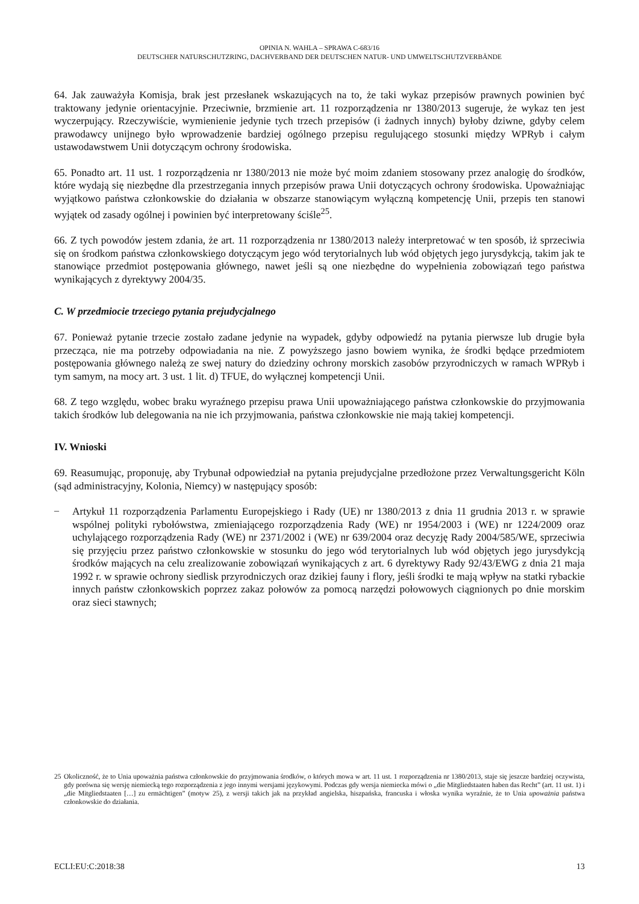OPINIA N. WAHLA – SPRAWA C-683/16
DEUTSCHER NATURSCHUTZRING, DACHVERBAND DER DEUTSCHEN NATUR- UND UMWELTSCHUTZVERBÄNDE
64. Jak zauważyła Komisja, brak jest przesłanek wskazujących na to, że taki wykaz przepisów prawnych powinien być traktowany jedynie orientacyjnie. Przeciwnie, brzmienie art. 11 rozporządzenia nr 1380/2013 sugeruje, że wykaz ten jest wyczerpujący. Rzeczywiście, wymienienie jedynie tych trzech przepisów (i żadnych innych) byłoby dziwne, gdyby celem prawodawcy unijnego było wprowadzenie bardziej ogólnego przepisu regulującego stosunki między WPRyb i całym ustawodawstwem Unii dotyczącym ochrony środowiska.
65. Ponadto art. 11 ust. 1 rozporządzenia nr 1380/2013 nie może być moim zdaniem stosowany przez analogię do środków, które wydają się niezbędne dla przestrzegania innych przepisów prawa Unii dotyczących ochrony środowiska. Upoważniając wyjątkowo państwa członkowskie do działania w obszarze stanowiącym wyłączną kompetencję Unii, przepis ten stanowi wyjątek od zasady ogólnej i powinien być interpretowany ściśle<sup>25</sup>.
66. Z tych powodów jestem zdania, że art. 11 rozporządzenia nr 1380/2013 należy interpretować w ten sposób, iż sprzeciwia się on środkom państwa członkowskiego dotyczącym jego wód terytorialnych lub wód objętych jego jurysdykcją, takim jak te stanowiące przedmiot postępowania głównego, nawet jeśli są one niezbędne do wypełnienia zobowiązań tego państwa wynikających z dyrektywy 2004/35.
C. W przedmiocie trzeciego pytania prejudycjalnego
67. Ponieważ pytanie trzecie zostało zadane jedynie na wypadek, gdyby odpowiedź na pytania pierwsze lub drugie była przecząca, nie ma potrzeby odpowiadania na nie. Z powyższego jasno bowiem wynika, że środki będące przedmiotem postępowania głównego należą ze swej natury do dziedziny ochrony morskich zasobów przyrodniczych w ramach WPRyb i tym samym, na mocy art. 3 ust. 1 lit. d) TFUE, do wyłącznej kompetencji Unii.
68. Z tego względu, wobec braku wyraźnego przepisu prawa Unii upoważniającego państwa członkowskie do przyjmowania takich środków lub delegowania na nie ich przyjmowania, państwa członkowskie nie mają takiej kompetencji.
IV. Wnioski
69. Reasumując, proponuję, aby Trybunał odpowiedział na pytania prejudycjalne przedłożone przez Verwaltungsgericht Köln (sąd administracyjny, Kolonia, Niemcy) w następujący sposób:
–
Artykuł 11 rozporządzenia Parlamentu Europejskiego i Rady (UE) nr 1380/2013 z dnia 11 grudnia 2013 r. w sprawie wspólnej polityki rybołówstwa, zmieniającego rozporządzenia Rady (WE) nr 1954/2003 i (WE) nr 1224/2009 oraz uchylającego rozporządzenia Rady (WE) nr 2371/2002 i (WE) nr 639/2004 oraz decyzję Rady 2004/585/WE, sprzeciwia się przyjęciu przez państwo członkowskie w stosunku do jego wód terytorialnych lub wód objętych jego jurysdykcją środków mających na celu zrealizowanie zobowiązań wynikających z art. 6 dyrektywy Rady 92/43/EWG z dnia 21 maja 1992 r. w sprawie ochrony siedlisk przyrodniczych oraz dzikiej fauny i flory, jeśli środki te mają wpływ na statki rybackie innych państw członkowskich poprzez zakaz połowów za pomocą narzędzi połowowych ciągnionych po dnie morskim oraz sieci stawnych;
25 Okoliczność, że to Unia upoważnia państwa członkowskie do przyjmowania środków, o których mowa w art. 11 ust. 1 rozporządzenia nr 1380/2013, staje się jeszcze bardziej oczywista, gdy porówna się wersję niemiecką tego rozporządzenia z jego innymi wersjami językowymi. Podczas gdy wersja niemiecka mówi o „die Mitgliedstaaten haben das Recht” (art. 11 ust. 1) i „die Mitgliedstaaten […] zu ermächtigen” (motyw 25), z wersji takich jak na przykład angielska, hiszpańska, francuska i włoska wynika wyraźnie, że to Unia upoważnia państwa członkowskie do działania.
ECLI:EU:C:2018:38 13